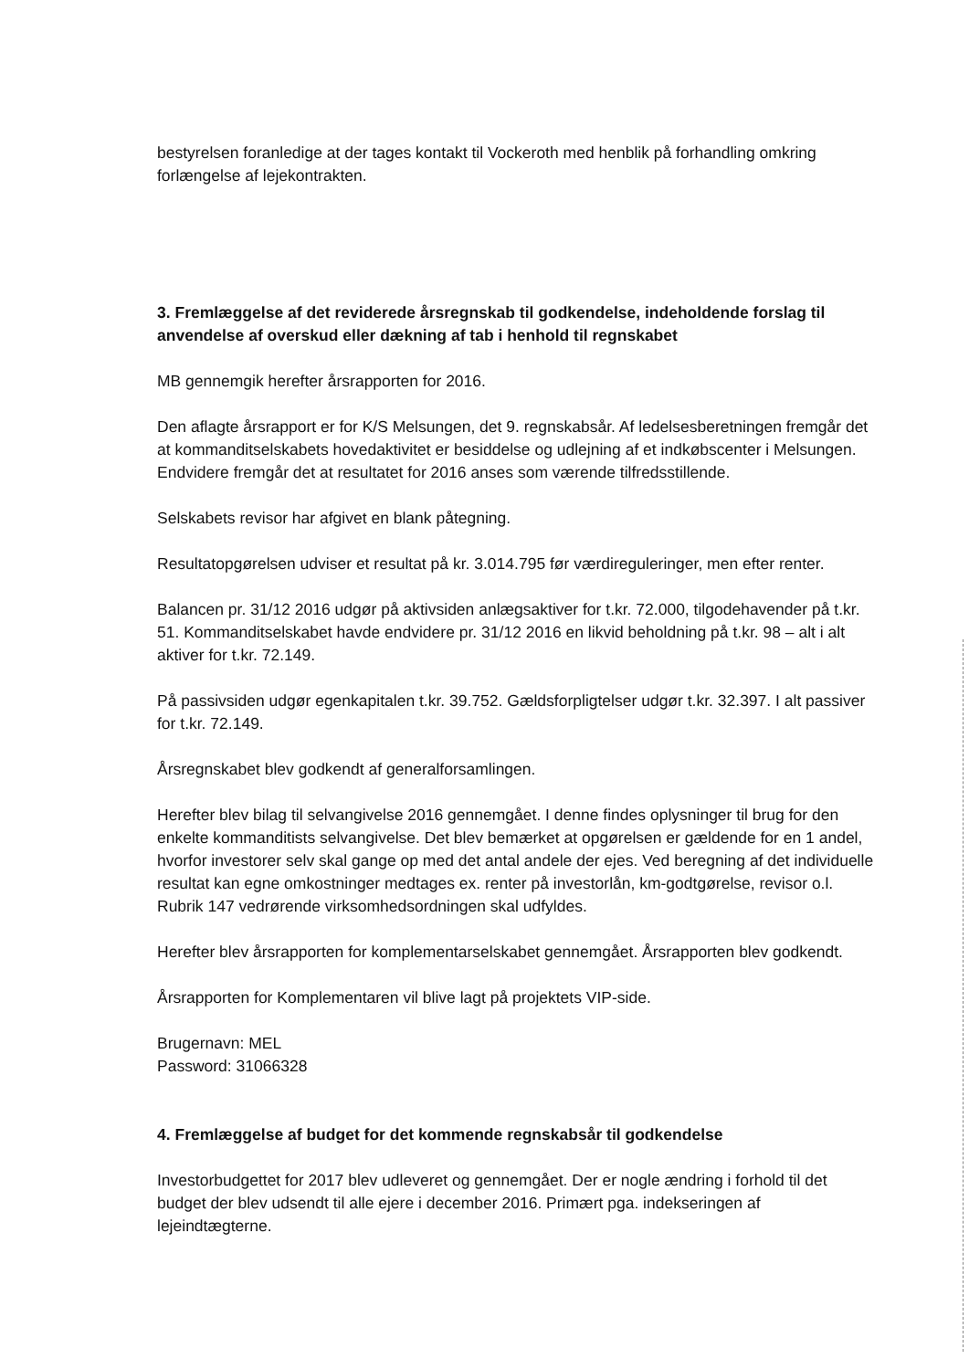bestyrelsen foranledige at der tages kontakt til Vockeroth med henblik på forhandling omkring forlængelse af lejekontrakten.
3. Fremlæggelse af det reviderede årsregnskab til godkendelse, indeholdende forslag til anvendelse af overskud eller dækning af tab i henhold til regnskabet
MB gennemgik herefter årsrapporten for 2016.
Den aflagte årsrapport er for K/S Melsungen, det 9. regnskabsår. Af ledelsesberetningen fremgår det at kommanditselskabets hovedaktivitet er besiddelse og udlejning af et indkøbscenter i Melsungen. Endvidere fremgår det at resultatet for 2016 anses som værende tilfredsstillende.
Selskabets revisor har afgivet en blank påtegning.
Resultatopgørelsen udviser et resultat på kr. 3.014.795 før værdireguleringer, men efter renter.
Balancen pr. 31/12 2016 udgør på aktivsiden anlægsaktiver for t.kr. 72.000, tilgodehavender på t.kr. 51. Kommanditselskabet havde endvidere pr. 31/12 2016 en likvid beholdning på t.kr. 98 – alt i alt aktiver for t.kr. 72.149.
På passivsiden udgør egenkapitalen t.kr. 39.752. Gældsforpligtelser udgør t.kr. 32.397. I alt passiver for t.kr. 72.149.
Årsregnskabet blev godkendt af generalforsamlingen.
Herefter blev bilag til selvangivelse 2016 gennemgået. I denne findes oplysninger til brug for den enkelte kommanditists selvangivelse. Det blev bemærket at opgørelsen er gældende for en 1 andel, hvorfor investorer selv skal gange op med det antal andele der ejes. Ved beregning af det individuelle resultat kan egne omkostninger medtages ex. renter på investorlån, km-godtgørelse, revisor o.l.
Rubrik 147 vedrørende virksomhedsordningen skal udfyldes.
Herefter blev årsrapporten for komplementarselskabet gennemgået. Årsrapporten blev godkendt.
Årsrapporten for Komplementaren vil blive lagt på projektets VIP-side.
Brugernavn: MEL
Password: 31066328
4. Fremlæggelse af budget for det kommende regnskabsår til godkendelse
Investorbudgettet for 2017 blev udleveret og gennemgået. Der er nogle ændring i forhold til det budget der blev udsendt til alle ejere i december 2016. Primært pga. indekseringen af lejeindtægterne.